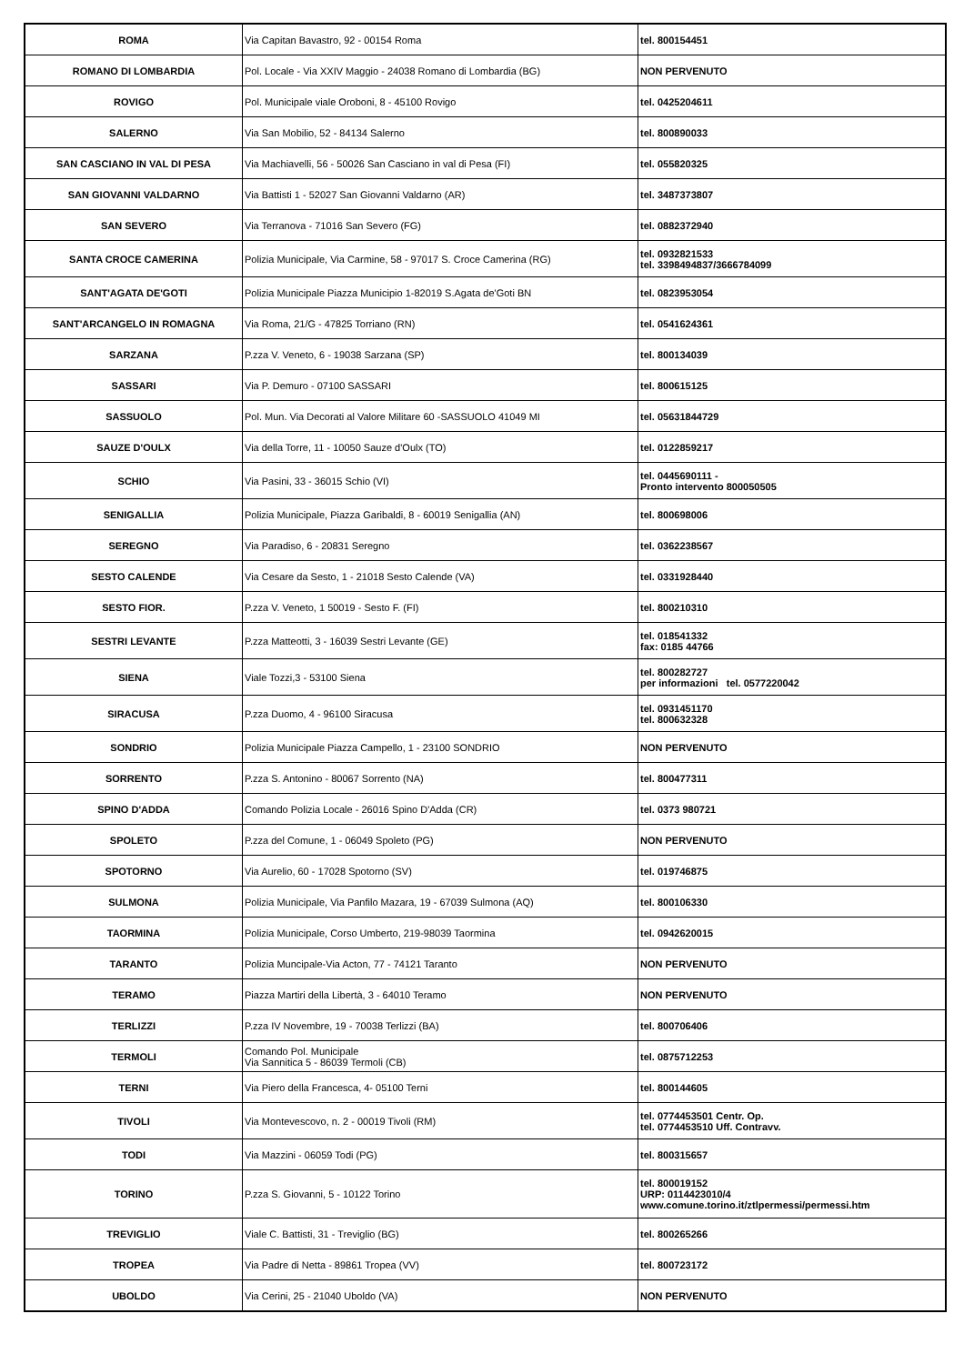| ROMA | Via Capitan Bavastro, 92 - 00154 Roma | tel. 800154451 |
| ROMANO DI LOMBARDIA | Pol. Locale - Via XXIV Maggio - 24038 Romano di Lombardia (BG) | NON PERVENUTO |
| ROVIGO | Pol. Municipale viale Oroboni, 8 - 45100 Rovigo | tel. 0425204611 |
| SALERNO | Via San Mobilio, 52 - 84134 Salerno | tel. 800890033 |
| SAN CASCIANO IN VAL DI PESA | Via Machiavelli, 56 - 50026 San Casciano in val di Pesa (FI) | tel. 055820325 |
| SAN GIOVANNI VALDARNO | Via Battisti 1 - 52027 San Giovanni Valdarno (AR) | tel. 3487373807 |
| SAN SEVERO | Via Terranova - 71016 San Severo (FG) | tel. 0882372940 |
| SANTA CROCE CAMERINA | Polizia Municipale, Via Carmine, 58 - 97017 S. Croce Camerina (RG) | tel. 0932821533 tel. 3398494837/3666784099 |
| SANT'AGATA DE'GOTI | Polizia Municipale Piazza Municipio 1-82019 S.Agata de'Goti BN | tel. 0823953054 |
| SANT'ARCANGELO IN ROMAGNA | Via Roma, 21/G - 47825 Torriano (RN) | tel. 0541624361 |
| SARZANA | P.zza V. Veneto, 6 - 19038 Sarzana (SP) | tel. 800134039 |
| SASSARI | Via P. Demuro - 07100 SASSARI | tel. 800615125 |
| SASSUOLO | Pol. Mun. Via Decorati al Valore Militare 60 -SASSUOLO 41049 MI | tel. 05631844729 |
| SAUZE D'OULX | Via della Torre, 11 - 10050 Sauze d'Oulx (TO) | tel. 0122859217 |
| SCHIO | Via Pasini, 33 - 36015 Schio (VI) | tel. 0445690111 - Pronto intervento 800050505 |
| SENIGALLIA | Polizia Municipale, Piazza Garibaldi, 8 - 60019 Senigallia (AN) | tel. 800698006 |
| SEREGNO | Via Paradiso, 6 - 20831 Seregno | tel. 0362238567 |
| SESTO CALENDE | Via Cesare da Sesto, 1 - 21018 Sesto Calende (VA) | tel. 0331928440 |
| SESTO FIOR. | P.zza V. Veneto, 1 50019 - Sesto F. (FI) | tel. 800210310 |
| SESTRI LEVANTE | P.zza Matteotti, 3 - 16039 Sestri Levante (GE) | tel. 018541332 fax: 0185 44766 |
| SIENA | Viale Tozzi,3 - 53100 Siena | tel. 800282727 per informazioni tel. 0577220042 |
| SIRACUSA | P.zza Duomo, 4 - 96100 Siracusa | tel. 0931451170 tel. 800632328 |
| SONDRIO | Polizia Municipale Piazza Campello, 1 - 23100 SONDRIO | NON PERVENUTO |
| SORRENTO | P.zza S. Antonino - 80067 Sorrento (NA) | tel. 800477311 |
| SPINO D'ADDA | Comando Polizia Locale - 26016 Spino D'Adda (CR) | tel. 0373 980721 |
| SPOLETO | P.zza del Comune, 1 - 06049 Spoleto (PG) | NON PERVENUTO |
| SPOTORNO | Via Aurelio, 60 - 17028 Spotorno (SV) | tel. 019746875 |
| SULMONA | Polizia Municipale, Via Panfilo Mazara, 19 - 67039 Sulmona (AQ) | tel. 800106330 |
| TAORMINA | Polizia Municipale, Corso Umberto, 219-98039 Taormina | tel. 0942620015 |
| TARANTO | Polizia Muncipale-Via Acton, 77 - 74121 Taranto | NON PERVENUTO |
| TERAMO | Piazza Martiri della Libertà, 3 - 64010 Teramo | NON PERVENUTO |
| TERLIZZI | P.zza IV Novembre, 19 - 70038 Terlizzi (BA) | tel. 800706406 |
| TERMOLI | Comando Pol. Municipale Via Sannitica 5 - 86039 Termoli (CB) | tel. 0875712253 |
| TERNI | Via Piero della Francesca, 4- 05100 Terni | tel. 800144605 |
| TIVOLI | Via Montevescovo, n. 2 - 00019 Tivoli (RM) | tel. 0774453501 Centr. Op. tel. 0774453510 Uff. Contravv. |
| TODI | Via Mazzini - 06059 Todi (PG) | tel. 800315657 |
| TORINO | P.zza S. Giovanni, 5 - 10122 Torino | tel. 800019152 URP: 0114423010/4 www.comune.torino.it/ztlpermessi/permessi.htm |
| TREVIGLIO | Viale C. Battisti, 31 - Treviglio (BG) | tel. 800265266 |
| TROPEA | Via Padre di Netta - 89861 Tropea (VV) | tel. 800723172 |
| UBOLDO | Via Cerini, 25 - 21040 Uboldo (VA) | NON PERVENUTO |